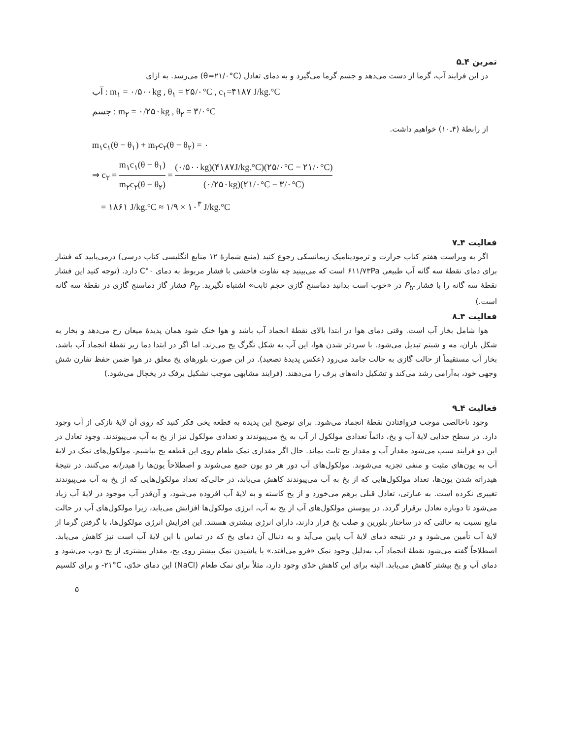تمرین ۴ـ۵
در این فرایند آب، گرما از دست می‌دهد و جسم گرما می‌گیرد و به دمای تعادل (θ=۲۱/۰°C) می‌رسد. به ازای
آب : m<sub>۱</sub> = ۰/۵۰۰kg , θ<sub>۱</sub> = ۲۵/۰°C , c<sub>۱</sub>=۴۱۸۷ J/kg.°C
جسم : m<sub>۲</sub> = ۰/۲۵۰kg , θ<sub>۲</sub> = ۳/۰°C
از رابطهٔ (۴ـ۱۰) خواهیم داشت.
m<sub>۱</sub>c<sub>۱</sub>(θ − θ<sub>۱</sub>) + m<sub>۲</sub>c<sub>۲</sub>(θ − θ<sub>۲</sub>) = ۰
⇒ c<sub>۲</sub> = m<sub>۱</sub>c<sub>۱</sub>(θ − θ<sub>۱</sub>) m<sub>۲</sub>c<sub>۲</sub>(θ − θ<sub>۲</sub>) = (۰/۵۰۰kg)(۴۱۸۷J/kg.°C)(۲۵/۰°C − ۲۱/۰°C) (۰/۲۵۰kg)(۲۱/۰°C − ۳/۰°C)
= ۱۸۶۱ J/kg.°C ≈ ۱/۹ × ۱۰<sup>۳</sup> J/kg.°C
فعالیت ۴ـ۷
اگر به ویراست هفتم کتاب حرارت و ترمودینامیک زیمانسکی رجوع کنید (منبع شمارهٔ ۱۲ منابع انگلیسی کتاب درسی) درمی‌یابید که فشار برای دمای نقطهٔ سه گانه آب طبیعی ۶۱۱/۷۳Pa است که می‌بینید چه تفاوت فاحشی با فشار مربوط به دمای ۰°C دارد. (توجه کنید این فشار نقطهٔ سه گانه را با فشار P<sub>tr</sub> در «خوب است بدانید دماسنج گازی حجم ثابت» اشتباه نگیرید. P<sub>tr</sub> فشار گاز دماسنج گازی در نقطهٔ سه گانه است.)
فعالیت ۴ـ۸
هوا شامل بخار آب است. وقتی دمای هوا در ابتدا بالای نقطهٔ انجماد آب باشد و هوا خنک شود همان پدیدهٔ میعان رخ می‌دهد و بخار به شکل باران، مه و شبنم تبدیل می‌شود. با سردتر شدن هوا، این آب به شکل تگرگ یخ می‌زند. اما اگر در ابتدا دما زیر نقطهٔ انجماد آب باشد، بخار آب مستقیماً از حالت گازی به حالت جامد می‌رود (عکس پدیدهٔ تصعید). در این صورت بلورهای یخ معلق در هوا ضمن حفظ تقارن شش وجهی خود، به‌آرامی رشد می‌کند و تشکیل دانه‌های برف را می‌دهند. (فرایند مشابهی موجب تشکیل برفک در یخچال می‌شود.)
فعالیت ۴ـ۹
وجود ناخالصی موجب فروافتادن نقطهٔ انجماد می‌شود. برای توضیح این پدیده به قطعه یخی فکر کنید که روی آن لایهٔ نازکی از آب وجود دارد. در سطح جدایی لایهٔ آب و یخ، دائماً تعدادی مولکول از آب به یخ می‌پیوندند و تعدادی مولکول نیز از یخ به آب می‌پیوندند. وجود تعادل در این دو فرایند سبب می‌شود مقدار آب و مقدار یخ ثابت بماند. حال اگر مقداری نمک طعام روی این قطعه یخ بپاشیم. مولکول‌های نمک در لایهٔ آب به یون‌های مثبت و منفی تجزیه می‌شوند. مولکول‌های آب دور هر دو یون جمع می‌شوند و اصطلاحاً یون‌ها را هیدراته می‌کنند. در نتیجهٔ هیدراته شدن یون‌ها، تعداد مولکول‌هایی که از یخ به آب می‌پیوندند کاهش می‌یابد، در حالی‌که تعداد مولکول‌هایی که از یخ به آب می‌پیوندند تغییری نکرده است. به عبارتی، تعادل قبلی برهم می‌خورد و از یخ کاسته و به لایهٔ آب افزوده می‌شود، و آن‌قدر آب موجود در لایهٔ آب زیاد می‌شود تا دوباره تعادل برقرار گردد. در پیوستن مولکول‌های آب از یخ به آب، انرژی مولکول‌ها افزایش می‌یابد، زیرا مولکول‌های آب در حالت مایع نسبت به حالتی که در ساختار بلورین و صلب یخ قرار دارند، دارای انرژی بیشتری هستند. این افزایش انرژی مولکول‌ها، با گرفتن گرما از لایهٔ آب تأمین می‌شود و در نتیجه دمای لایهٔ آب پایین می‌آید و به دنبال آن دمای یخ که در تماس با این لایهٔ آب است نیز کاهش می‌یابد. اصطلاحاً گفته می‌شود نقطهٔ انجماد آب به‌دلیل وجود نمک «فرو می‌افتد.» با پاشیدن نمک بیشتر روی یخ، مقدار بیشتری از یخ ذوب می‌شود و دمای آب و یخ بیشتر کاهش می‌یابد. البته برای این کاهش حدّی وجود دارد، مثلاً برای نمک طعام (NaCl) این دمای حدّی، ‎-۲۱°C و برای کلسیم
۵